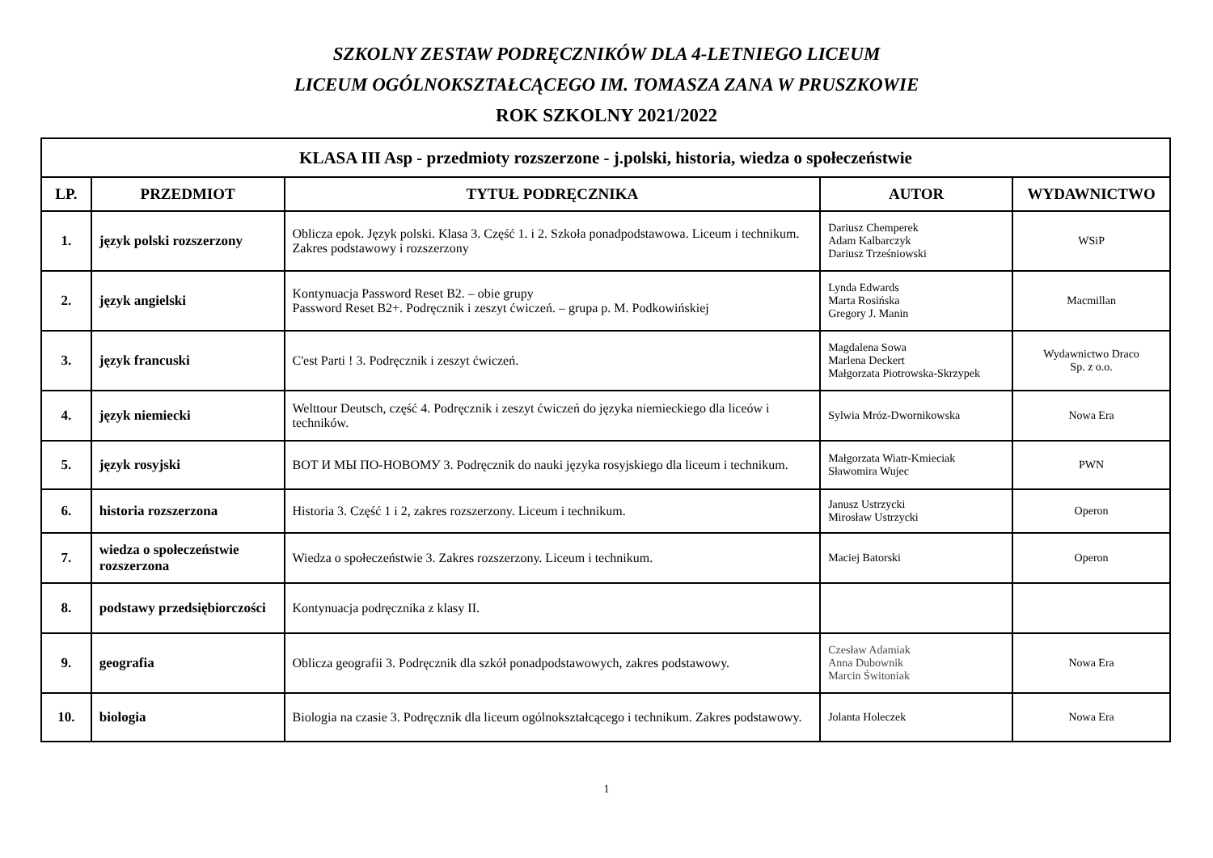SZKOLNY ZESTAW PODRĘCZNIKÓW DLA 4-LETNIEGO LICEUM
LICEUM OGÓLNOKSZTAŁCĄCEGO IM. TOMASZA ZANA W PRUSZKOWIE
ROK SZKOLNY 2021/2022
| KLASA III Asp - przedmioty rozszerzone - j.polski, historia, wiedza o społeczeństwie | | | | |
| LP. | PRZEDMIOT | TYTUŁ PODRĘCZNIKA | AUTOR | WYDAWNICTWO |
| 1. | język polski rozszerzony | Oblicza epok. Język polski. Klasa 3. Część 1. i 2. Szkoła ponadpodstawowa. Liceum i technikum. Zakres podstawowy i rozszerzony | Dariusz Chemperek Adam Kalbarczyk Dariusz Trześniowski | WSiP |
| 2. | język angielski | Kontynuacja Password Reset B2. – obie grupy Password Reset B2+. Podręcznik i zeszyt ćwiczeń. – grupa p. M. Podkowińskiej | Lynda Edwards Marta Rosińska Gregory J. Manin | Macmillan |
| 3. | język francuski | C'est Parti ! 3. Podręcznik i zeszyt ćwiczeń. | Magdalena Sowa Marlena Deckert Małgorzata Piotrowska-Skrzypek | Wydawnictwo Draco Sp. z o.o. |
| 4. | język niemiecki | Welttour Deutsch, część 4. Podręcznik i zeszyt ćwiczeń do języka niemieckiego dla liceów i techników. | Sylwia Mróz-Dwornikowska | Nowa Era |
| 5. | język rosyjski | ВОТ И МЫ ПО-НОВОМУ 3. Podręcznik do nauki języka rosyjskiego dla liceum i technikum. | Małgorzata Wiatr-Kmieciak Sławomira Wujec | PWN |
| 6. | historia rozszerzona | Historia 3. Część 1 i 2, zakres rozszerzony. Liceum i technikum. | Janusz Ustrzycki Mirosław Ustrzycki | Operon |
| 7. | wiedza o społeczeństwie rozszerzona | Wiedza o społeczeństwie 3. Zakres rozszerzony. Liceum i technikum. | Maciej Batorski | Operon |
| 8. | podstawy przedsiębiorczości | Kontynuacja podręcznika z klasy II. | | |
| 9. | geografia | Oblicza geografii 3. Podręcznik dla szkół ponadpodstawowych, zakres podstawowy. | Czesław Adamiak Anna Dubownik Marcin Świtoniak | Nowa Era |
| 10. | biologia | Biologia na czasie 3. Podręcznik dla liceum ogólnokształcącego i technikum. Zakres podstawowy. | Jolanta Holeczek | Nowa Era |
1